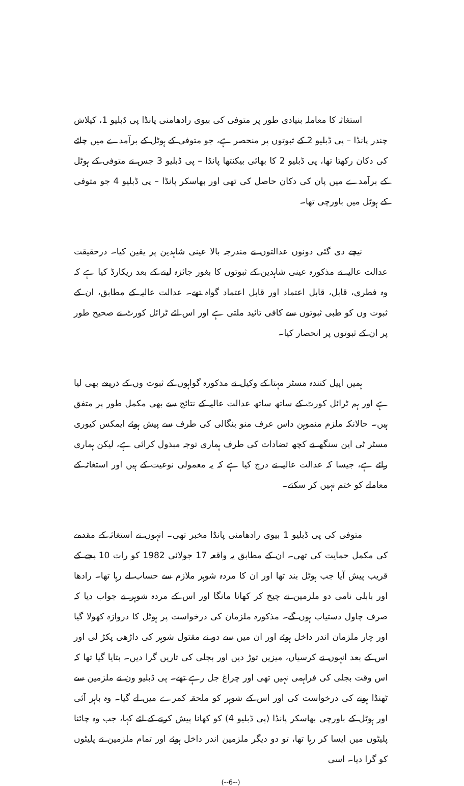استغاثہ کا معاملہ بنیادی طور پر متوفی کی بیوی رادھامنی پانڈا پی ڈبلیو 1، کیلاش چندر پانڈا – پی ڈبلیو 2 کے ثبوتوں پر منحصر ہے، جو متوفی کے ہوٹل کے برآمدے میں چائے کی دکان رکھتا تھا، پی ڈبلیو 2 کا بھائی بیکنتھا پانڈا – پی ڈبلیو 3 جس نے متوفی کے ہوٹل کے برآمدے میں پان کی دکان حاصل کی تھی اور بھاسکر پانڈا – پی ڈبلیو 4 جو متوفی کے ہوٹل میں باورچی تھا۔
نیچے دی گئی دونوں عدالتوں نے مندرجہ بالا عینی شاہدین پر یقین کیا۔ درحقیقت عدالت عالیہ نے مذکورہ عینی شاہدین کے ثبوتوں کا بغور جائزہ لینے کے بعد ریکارڈ کیا ہے کہ وہ فطری، قابل، قابل اعتماد اور قابل اعتماد گواہ تھے۔ عدالت عالیہ کے مطابق، ان کے ثبوت وں کو طبی ثبوتوں سے کافی تائید ملتی ہے اور اس لئے ٹرائل کورٹ نے صحیح طور پر ان کے ثبوتوں پر انحصار کیا۔
ہمیں اپیل کنندہ مسٹر مہتا کے وکیل نے مذکورہ گواہوں کے ثبوت وں کے ذریعے بھی لیا ہے اور ہم ٹرائل کورٹ کے ساتھ ساتھ عدالت عالیہ کے نتائج سے بھی مکمل طور پر متفق ہیں۔ حالانکہ ملزم منموہن داس عرف منو بنگالی کی طرف سے پیش ہوئے ایمکس کیوری مسٹر ٹی این سنگھ نے کچھ تضادات کی طرف ہماری توجہ مبذول کرائی ہے، لیکن ہماری رائے ہے، جیسا کہ عدالت عالیہ نے درج کیا ہے کہ یہ معمولی نوعیت کے ہیں اور استغاثہ کے معاملے کو ختم نہیں کر سکتے۔
متوفی کی پی ڈبلیو 1 بیوی رادھامنی پانڈا مخبر تھی۔ انہوں نے استغاثہ کے مقدمے کی مکمل حمایت کی تھی۔ ان کے مطابق یہ واقعہ 17 جولائی 1982 کو رات 10 بجے کے قریب پیش آیا جب ہوٹل بند تھا اور ان کا مردہ شوہر ملازم سے حساب لے رہا تھا۔ رادھا اور بابلی نامی دو ملزمین نے چیخ کر کھانا مانگا اور اس کے مردہ شوہر نے جواب دیا کہ صرف چاول دستیاب ہوں گے۔ مذکورہ ملزمان کی درخواست پر ہوٹل کا دروازہ کھولا گیا اور چار ملزمان اندر داخل ہوئے اور ان میں سے دو نے مقتول شوہر کی داڑھی پکڑ لی اور اس کے بعد انہوں نے کرسیاں، میزیں توڑ دیں اور بجلی کی تاریں گرا دیں۔ بتایا گیا تھا کہ اس وقت بجلی کی فراہمی نہیں تھی اور چراغ جل رہے تھے۔ پی ڈبلیو ون نے ملزمین سے ٹھنڈا ہونے کی درخواست کی اور اس کے شوہر کو ملحقہ کمرے میں لے گیا۔ وہ باہر آئی اور ہوٹل کے باورچی بھاسکر پانڈا (پی ڈبلیو 4) کو کھانا پیش کرنے کے لئے کہا، جب وہ چائنا پلیٹوں میں ایسا کر رہا تھا، تو دو دیگر ملزمین اندر داخل ہوئے اور تمام ملزمین نے پلیٹوں کو گرا دیا۔ اسی
(--6--)